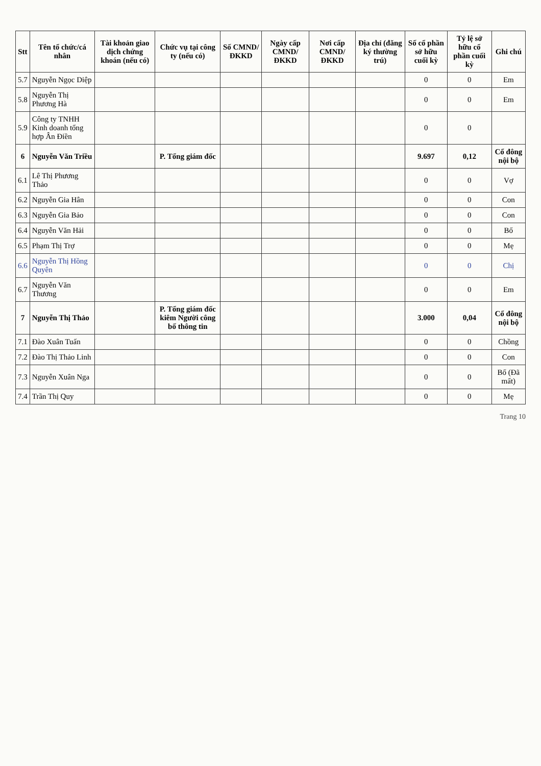| Stt | Tên tổ chức/cá nhân | Tài khoản giao dịch chứng khoán (nếu có) | Chức vụ tại công ty (nếu có) | Số CMND/ ĐKKD | Ngày cấp CMND/ ĐKKD | Nơi cấp CMND/ ĐKKD | Địa chỉ (đăng ký thường trú) | Số cổ phần sở hữu cuối kỳ | Tỷ lệ sở hữu cổ phần cuối kỳ | Ghi chú |
| --- | --- | --- | --- | --- | --- | --- | --- | --- | --- | --- |
| 5.7 | Nguyễn Ngọc Diệp | | | | | | | 0 | 0 | Em |
| 5.8 | Nguyễn Thị Phương Hà | | | | | | | 0 | 0 | Em |
| 5.9 | Công ty TNHH Kinh doanh tổng hợp Ân Điền | | | | | | | 0 | 0 | |
| 6 | Nguyễn Văn Triều | | P. Tổng giám đốc | | | | | 9.697 | 0,12 | Cổ đông nội bộ |
| 6.1 | Lê Thị Phương Thảo | | | | | | | 0 | 0 | Vợ |
| 6.2 | Nguyễn Gia Hân | | | | | | | 0 | 0 | Con |
| 6.3 | Nguyễn Gia Bảo | | | | | | | 0 | 0 | Con |
| 6.4 | Nguyễn Văn Hải | | | | | | | 0 | 0 | Bố |
| 6.5 | Phạm Thị Trợ | | | | | | | 0 | 0 | Mẹ |
| 6.6 | Nguyễn Thị Hồng Quyên | | | | | | | 0 | 0 | Chị |
| 6.7 | Nguyễn Văn Thương | | | | | | | 0 | 0 | Em |
| 7 | Nguyễn Thị Thảo | | P. Tổng giám đốc kiêm Người công bố thông tin | | | | | 3.000 | 0,04 | Cổ đông nội bộ |
| 7.1 | Đào Xuân Tuấn | | | | | | | 0 | 0 | Chồng |
| 7.2 | Đào Thị Thảo Linh | | | | | | | 0 | 0 | Con |
| 7.3 | Nguyễn Xuân Nga | | | | | | | 0 | 0 | Bố (Đã mất) |
| 7.4 | Trần Thị Quy | | | | | | | 0 | 0 | Mẹ |
Trang 10